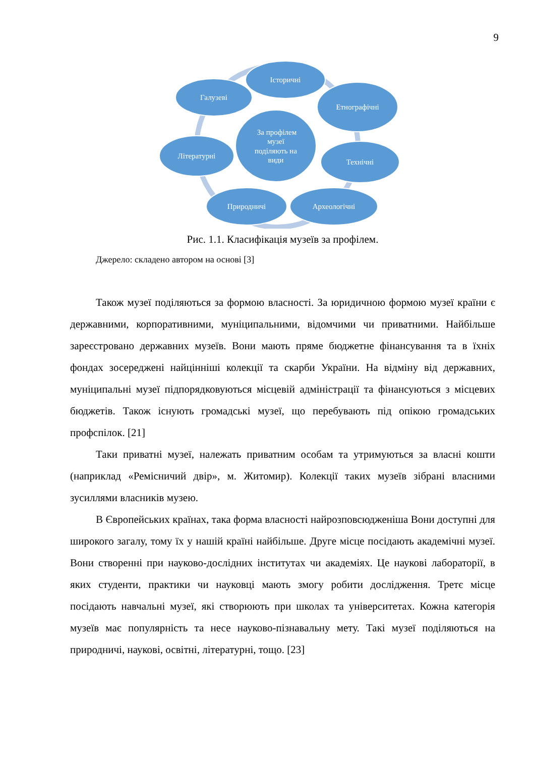9
Історичні
Галузеві
Етнографічні
Літературні
Технічні
Природничі
Археологічні
За профілем
музеї
поділяють на
види
Рис. 1.1. Класифікація музеїв за профілем.
Джерело: складено автором на основі [3]
Також музеї поділяються за формою власності. За юридичною формою музеї країни є державними, корпоративними, муніципальними, відомчими чи приватними. Найбільше зареєстровано державних музеїв. Вони мають пряме бюджетне фінансування та в їхніх фондах зосереджені найцінніші колекції та скарби України. На відміну від державних, муніципальні музеї підпорядковуються місцевій адміністрації та фінансуються з місцевих бюджетів. Також існують громадські музеї, що перебувають під опікою громадських профспілок. [21]
Таки приватні музеї, належать приватним особам та утримуються за власні кошти (наприклад «Ремісничий двір», м. Житомир). Колекції таких музеїв зібрані власними зусиллями власників музею.
В Європейських країнах, така форма власності найрозповсюдженіша Вони доступні для широкого загалу, тому їх у нашій країні найбільше. Друге місце посідають академічні музеї. Вони створенні при науково-дослідних інститутах чи академіях. Це наукові лабораторії, в яких студенти, практики чи науковці мають змогу робити дослідження. Третє місце посідають навчальні музеї, які створюють при школах та університетах. Кожна категорія музеїв має популярність та несе науково-пізнавальну мету. Такі музеї поділяються на природничі, наукові, освітні, літературні, тощо. [23]